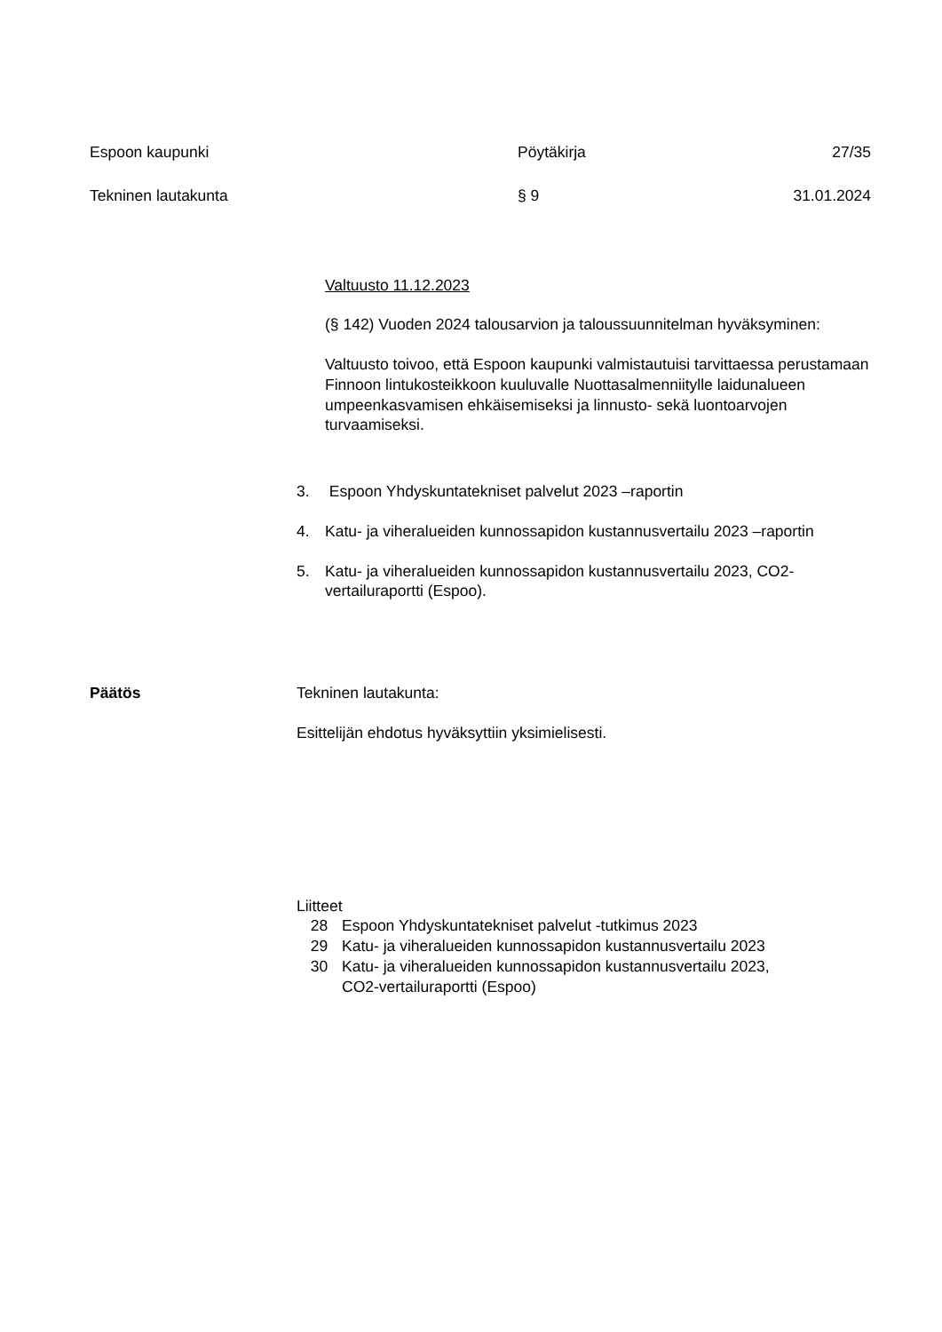Espoon kaupunki Pöytäkirja 27/35
Tekninen lautakunta § 9 31.01.2024
Valtuusto 11.12.2023
(§ 142) Vuoden 2024 talousarvion ja taloussuunnitelman hyväksyminen:
Valtuusto toivoo, että Espoon kaupunki valmistautuisi tarvittaessa perustamaan Finnoon lintukosteikkoon kuuluvalle Nuottasalmenniitylle laidunalueen umpeenkasvamisen ehkäisemiseksi ja linnusto- sekä luontoarvojen turvaamiseksi.
3. Espoon Yhdyskuntatekniset palvelut 2023 –raportin
4. Katu- ja viheralueiden kunnossapidon kustannusvertailu 2023 –raportin
5. Katu- ja viheralueiden kunnossapidon kustannusvertailu 2023, CO2-vertailuraportti (Espoo).
Päätös Tekninen lautakunta:
Esittelijän ehdotus hyväksyttiin yksimielisesti.
Liitteet
28 Espoon Yhdyskuntatekniset palvelut -tutkimus 2023
29 Katu- ja viheralueiden kunnossapidon kustannusvertailu 2023
30 Katu- ja viheralueiden kunnossapidon kustannusvertailu 2023,
CO2-vertailuraportti (Espoo)